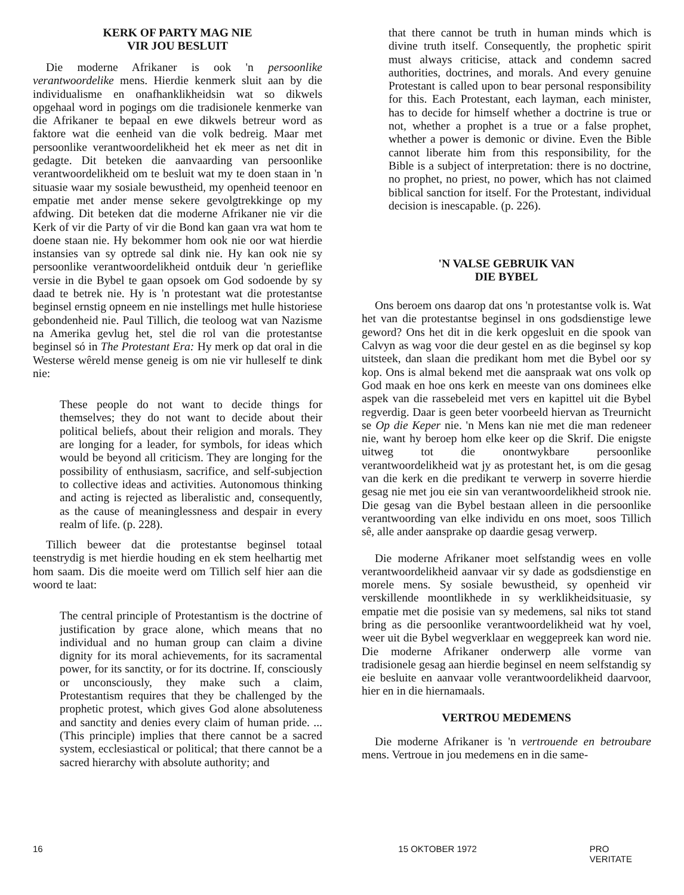KERK OF PARTY MAG NIE
VIR JOU BESLUIT
Die moderne Afrikaner is ook 'n persoonlike verantwoordelike mens. Hierdie kenmerk sluit aan by die individualisme en onafhanklikheidsin wat so dikwels opgehaal word in pogings om die tradisionele kenmerke van die Afrikaner te bepaal en ewe dikwels betreur word as faktore wat die eenheid van die volk bedreig. Maar met persoonlike verantwoordelikheid het ek meer as net dit in gedagte. Dit beteken die aanvaarding van persoonlike verantwoordelikheid om te besluit wat my te doen staan in 'n situasie waar my sosiale bewustheid, my openheid teenoor en empatie met ander mense sekere gevolgtrekkinge op my afdwing. Dit beteken dat die moderne Afrikaner nie vir die Kerk of vir die Party of vir die Bond kan gaan vra wat hom te doene staan nie. Hy bekommer hom ook nie oor wat hierdie instansies van sy optrede sal dink nie. Hy kan ook nie sy persoonlike verantwoordelikheid ontduik deur 'n gerieflike versie in die Bybel te gaan opsoek om God sodoende by sy daad te betrek nie. Hy is 'n protestant wat die protestantse beginsel ernstig opneem en nie instellings met hulle historiese gebondenheid nie. Paul Tillich, die teoloog wat van Nazisme na Amerika gevlug het, stel die rol van die protestantse beginsel só in The Protestant Era: Hy merk op dat oral in die Westerse wêreld mense geneig is om nie vir hulleself te dink nie:
These people do not want to decide things for themselves; they do not want to decide about their political beliefs, about their religion and morals. They are longing for a leader, for symbols, for ideas which would be beyond all criticism. They are longing for the possibility of enthusiasm, sacrifice, and self-subjection to collective ideas and activities. Autonomous thinking and acting is rejected as liberalistic and, consequently, as the cause of meaninglessness and despair in every realm of life. (p. 228).
Tillich beweer dat die protestantse beginsel totaal teenstrydig is met hierdie houding en ek stem heelhartig met hom saam. Dis die moeite werd om Tillich self hier aan die woord te laat:
The central principle of Protestantism is the doctrine of justification by grace alone, which means that no individual and no human group can claim a divine dignity for its moral achievements, for its sacramental power, for its sanctity, or for its doctrine. If, consciously or unconsciously, they make such a claim, Protestantism requires that they be challenged by the prophetic protest, which gives God alone absoluteness and sanctity and denies every claim of human pride. ...(This principle) implies that there cannot be a sacred system, ecclesiastical or political; that there cannot be a sacred hierarchy with absolute authority; and
that there cannot be truth in human minds which is divine truth itself. Consequently, the prophetic spirit must always criticise, attack and condemn sacred authorities, doctrines, and morals. And every genuine Protestant is called upon to bear personal responsibility for this. Each Protestant, each layman, each minister, has to decide for himself whether a doctrine is true or not, whether a prophet is a true or a false prophet, whether a power is demonic or divine. Even the Bible cannot liberate him from this responsibility, for the Bible is a subject of interpretation: there is no doctrine, no prophet, no priest, no power, which has not claimed biblical sanction for itself. For the Protestant, individual decision is inescapable. (p. 226).
'N VALSE GEBRUIK VAN
DIE BYBEL
Ons beroem ons daarop dat ons 'n protestantse volk is. Wat het van die protestantse beginsel in ons godsdienstige lewe geword? Ons het dit in die kerk opgesluit en die spook van Calvyn as wag voor die deur gestel en as die beginsel sy kop uitsteek, dan slaan die predikant hom met die Bybel oor sy kop. Ons is almal bekend met die aanspraak wat ons volk op God maak en hoe ons kerk en meeste van ons dominees elke aspek van die rassebeleid met vers en kapittel uit die Bybel regverdig. Daar is geen beter voorbeeld hiervan as Treurnicht se Op die Keper nie. 'n Mens kan nie met die man redeneer nie, want hy beroep hom elke keer op die Skrif. Die enigste uitweg tot die onontwykbare persoonlike verantwoordelikheid wat jy as protestant het, is om die gesag van die kerk en die predikant te verwerp in soverre hierdie gesag nie met jou eie sin van verantwoordelikheid strook nie. Die gesag van die Bybel bestaan alleen in die persoonlike verantwoording van elke individu en ons moet, soos Tillich sê, alle ander aansprake op daardie gesag verwerp.
Die moderne Afrikaner moet selfstandig wees en volle verantwoordelikheid aanvaar vir sy dade as godsdienstige en morele mens. Sy sosiale bewustheid, sy openheid vir verskillende moontlikhede in sy werklikheidsituasie, sy empatie met die posisie van sy medemens, sal niks tot stand bring as die persoonlike verantwoordelikheid wat hy voel, weer uit die Bybel wegverklaar en weggepreek kan word nie. Die moderne Afrikaner onderwerp alle vorme van tradisionele gesag aan hierdie beginsel en neem selfstandig sy eie besluite en aanvaar volle verantwoordelikheid daarvoor, hier en in die hiernamaals.
VERTROU MEDEMENS
Die moderne Afrikaner is 'n vertrouende en betroubare mens. Vertroue in jou medemens en in die same-
16 15 OKTOBER 1972 PRO VERITATE